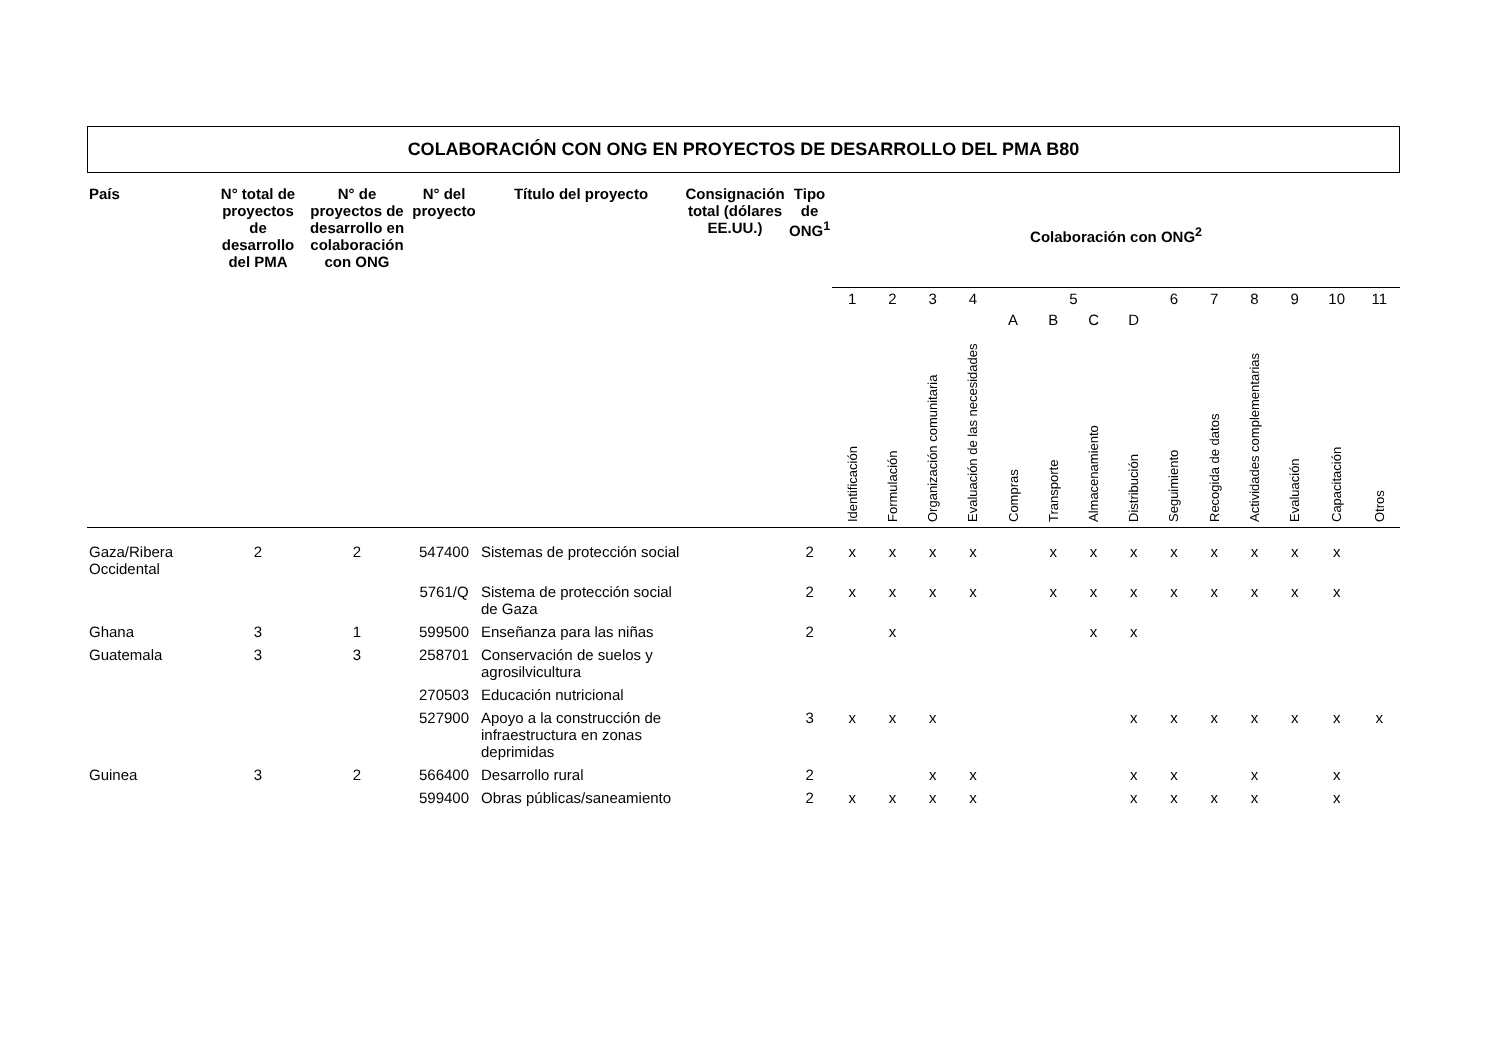COLABORACIÓN CON ONG EN PROYECTOS DE DESARROLLO DEL PMA B80
| País | N° total de proyectos de desarrollo del PMA | N° de proyectos de desarrollo en colaboración con ONG | N° del proyecto | Título del proyecto | Consignación total (dólares EE.UU.) | Tipo de ONG<sup>1</sup> | Colaboración con ONG<sup>2</sup> | | | | | | | | | | | | | |
| --- | --- | --- | --- | --- | --- | --- | --- | --- | --- | --- | --- | --- | --- | --- | --- | --- | --- | --- | --- | --- |
| | | | | | | | 1 | 2 | 3 | 4 | 5 | | | | 6 | 7 | 8 | 9 | 10 | 11 |
| | | | | | | | | | | | A | B | C | D | | | | | | |
| | | | | | | | Identificación | Formulación | Organización comunitaria | Evaluación de las necesidades | Compras | Transporte | Almacenamiento | Distribución | Seguimiento | Recogida de datos | Actividades complementarias | Evaluación | Capacitación | Otros |
| Gaza/Ribera Occidental | 2 | 2 | 547400 | Sistemas de protección social | | 2 | x | x | x | x | | x | x | x | x | x | x | x | x | |
| | | | 5761/Q | Sistema de protección social de Gaza | | 2 | x | x | x | x | | x | x | x | x | x | x | x | x | |
| Ghana | 3 | 1 | 599500 | Enseñanza para las niñas | | 2 | | x | | | | | x | x | | | | | | |
| Guatemala | 3 | 3 | 258701 | Conservación de suelos y agrosilvicultura | | | | | | | | | | | | | | | | |
| | | | 270503 | Educación nutricional | | | | | | | | | | | | | | | | |
| | | | 527900 | Apoyo a la construcción de infraestructura en zonas deprimidas | | 3 | x | x | x | | | | | x | x | x | x | x | x | x |
| Guinea | 3 | 2 | 566400 | Desarrollo rural | | 2 | | | x | x | | | | x | x | | x | | x | |
| | | | 599400 | Obras públicas/saneamiento | | 2 | x | x | x | x | | | | x | x | x | x | | x | |